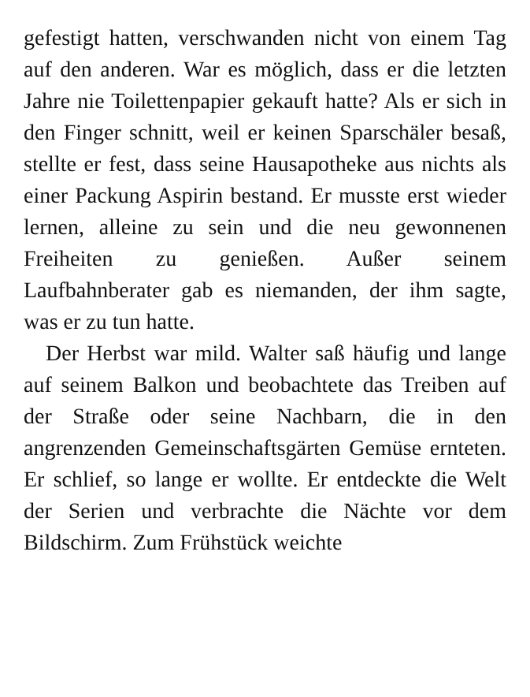gefestigt hatten, verschwanden nicht von einem Tag auf den anderen. War es möglich, dass er die letzten Jahre nie Toilettenpapier gekauft hatte? Als er sich in den Finger schnitt, weil er keinen Sparschäler besaß, stellte er fest, dass seine Hausapotheke aus nichts als einer Packung Aspirin bestand. Er musste erst wieder lernen, alleine zu sein und die neu gewonnenen Freiheiten zu genießen. Außer seinem Laufbahnberater gab es niemanden, der ihm sagte, was er zu tun hatte.
Der Herbst war mild. Walter saß häufig und lange auf seinem Balkon und beobachtete das Treiben auf der Straße oder seine Nachbarn, die in den angrenzenden Gemeinschaftsgärten Gemüse ernteten. Er schlief, so lange er wollte. Er entdeckte die Welt der Serien und verbrachte die Nächte vor dem Bildschirm. Zum Frühstück weichte